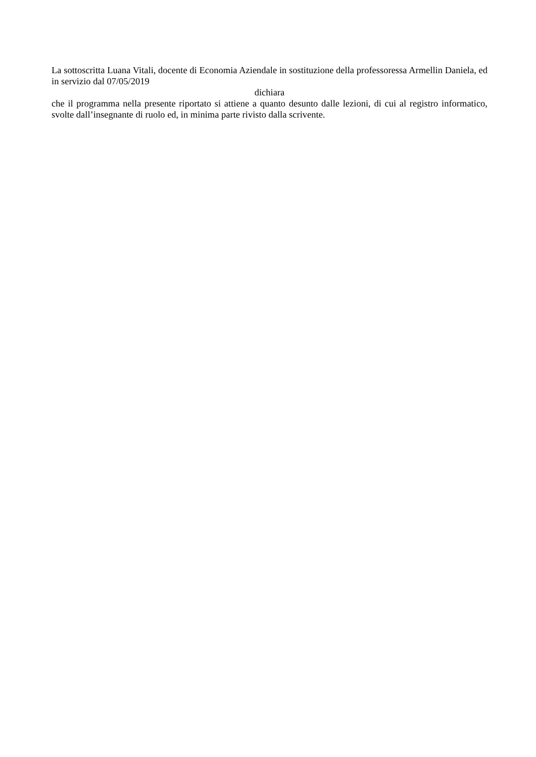La sottoscritta Luana Vitali, docente di Economia Aziendale in sostituzione della professoressa Armellin Daniela, ed in servizio dal 07/05/2019
dichiara
che il programma nella presente riportato si attiene a quanto desunto dalle lezioni, di cui al registro informatico, svolte dall’insegnante di ruolo ed, in minima parte rivisto dalla scrivente.